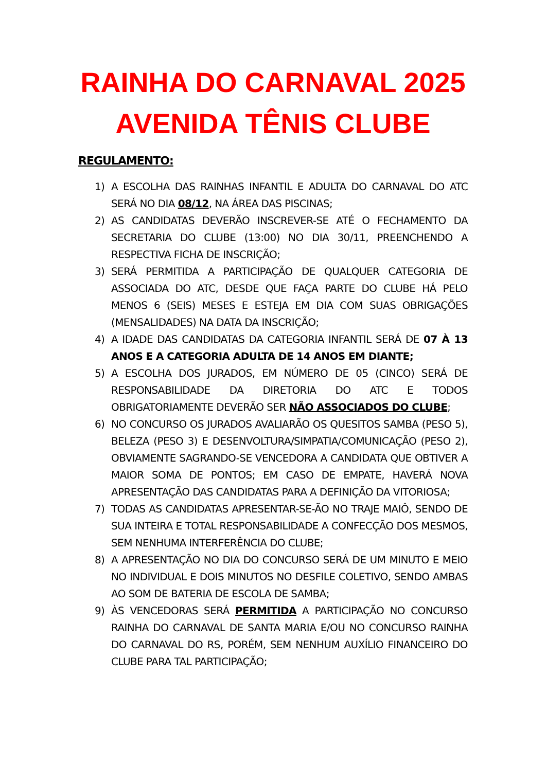RAINHA DO CARNAVAL 2025
AVENIDA TÊNIS CLUBE
REGULAMENTO:
1) A ESCOLHA DAS RAINHAS INFANTIL E ADULTA DO CARNAVAL DO ATC SERÁ NO DIA 08/12, NA ÁREA DAS PISCINAS;
2) AS CANDIDATAS DEVERÃO INSCREVER-SE ATÉ O FECHAMENTO DA SECRETARIA DO CLUBE (13:00) NO DIA 30/11, PREENCHENDO A RESPECTIVA FICHA DE INSCRIÇÃO;
3) SERÁ PERMITIDA A PARTICIPAÇÃO DE QUALQUER CATEGORIA DE ASSOCIADA DO ATC, DESDE QUE FAÇA PARTE DO CLUBE HÁ PELO MENOS 6 (SEIS) MESES E ESTEJA EM DIA COM SUAS OBRIGAÇÕES (MENSALIDADES) NA DATA DA INSCRIÇÃO;
4) A IDADE DAS CANDIDATAS DA CATEGORIA INFANTIL SERÁ DE 07 À 13 ANOS E A CATEGORIA ADULTA DE 14 ANOS EM DIANTE;
5) A ESCOLHA DOS JURADOS, EM NÚMERO DE 05 (CINCO) SERÁ DE RESPONSABILIDADE DA DIRETORIA DO ATC E TODOS OBRIGATORIAMENTE DEVERÃO SER NÃO ASSOCIADOS DO CLUBE;
6) NO CONCURSO OS JURADOS AVALIARÃO OS QUESITOS SAMBA (PESO 5), BELEZA (PESO 3) E DESENVOLTURA/SIMPATIA/COMUNICAÇÃO (PESO 2), OBVIAMENTE SAGRANDO-SE VENCEDORA A CANDIDATA QUE OBTIVER A MAIOR SOMA DE PONTOS; EM CASO DE EMPATE, HAVERÁ NOVA APRESENTAÇÃO DAS CANDIDATAS PARA A DEFINIÇÃO DA VITORIOSA;
7) TODAS AS CANDIDATAS APRESENTAR-SE-ÃO NO TRAJE MAIÔ, SENDO DE SUA INTEIRA E TOTAL RESPONSABILIDADE A CONFECÇÃO DOS MESMOS, SEM NENHUMA INTERFERÊNCIA DO CLUBE;
8) A APRESENTAÇÃO NO DIA DO CONCURSO SERÁ DE UM MINUTO E MEIO NO INDIVIDUAL E DOIS MINUTOS NO DESFILE COLETIVO, SENDO AMBAS AO SOM DE BATERIA DE ESCOLA DE SAMBA;
9) ÀS VENCEDORAS SERÁ PERMITIDA A PARTICIPAÇÃO NO CONCURSO RAINHA DO CARNAVAL DE SANTA MARIA E/OU NO CONCURSO RAINHA DO CARNAVAL DO RS, PORÉM, SEM NENHUM AUXÍLIO FINANCEIRO DO CLUBE PARA TAL PARTICIPAÇÃO;